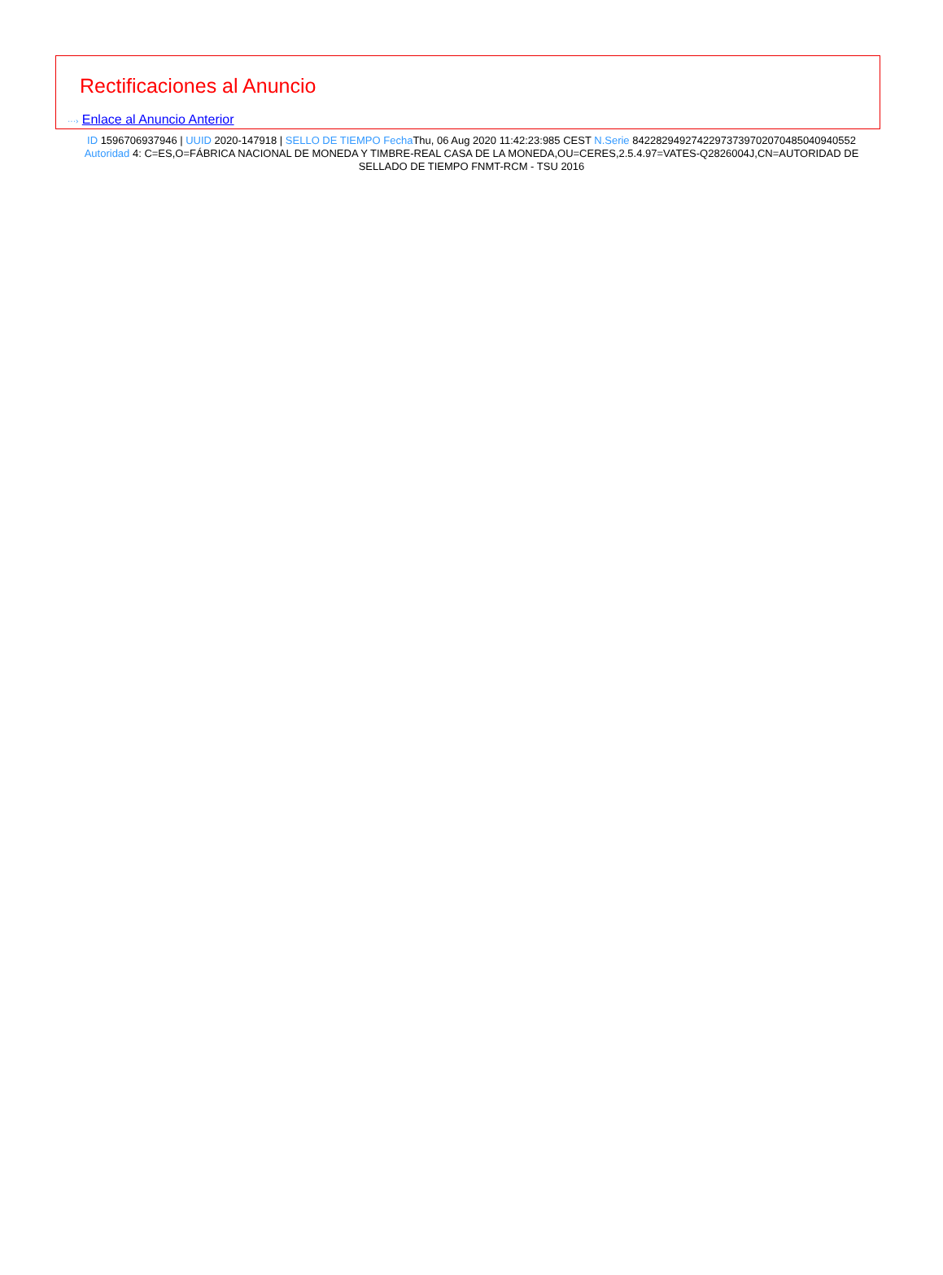Rectificaciones al Anuncio
···› Enlace al Anuncio Anterior
ID 1596706937946 | UUID 2020-147918 | SELLO DE TIEMPO Fecha Thu, 06 Aug 2020 11:42:23:985 CEST N.Serie 842282949274229737397020704850409405​52 Autoridad 4: C=ES,O=FÁBRICA NACIONAL DE MONEDA Y TIMBRE-REAL CASA DE LA MONEDA,OU=CERES,2.5.4.97=VATES-Q2826004J,CN=AUTORIDAD DE SELLADO DE TIEMPO FNMT-RCM - TSU 2016